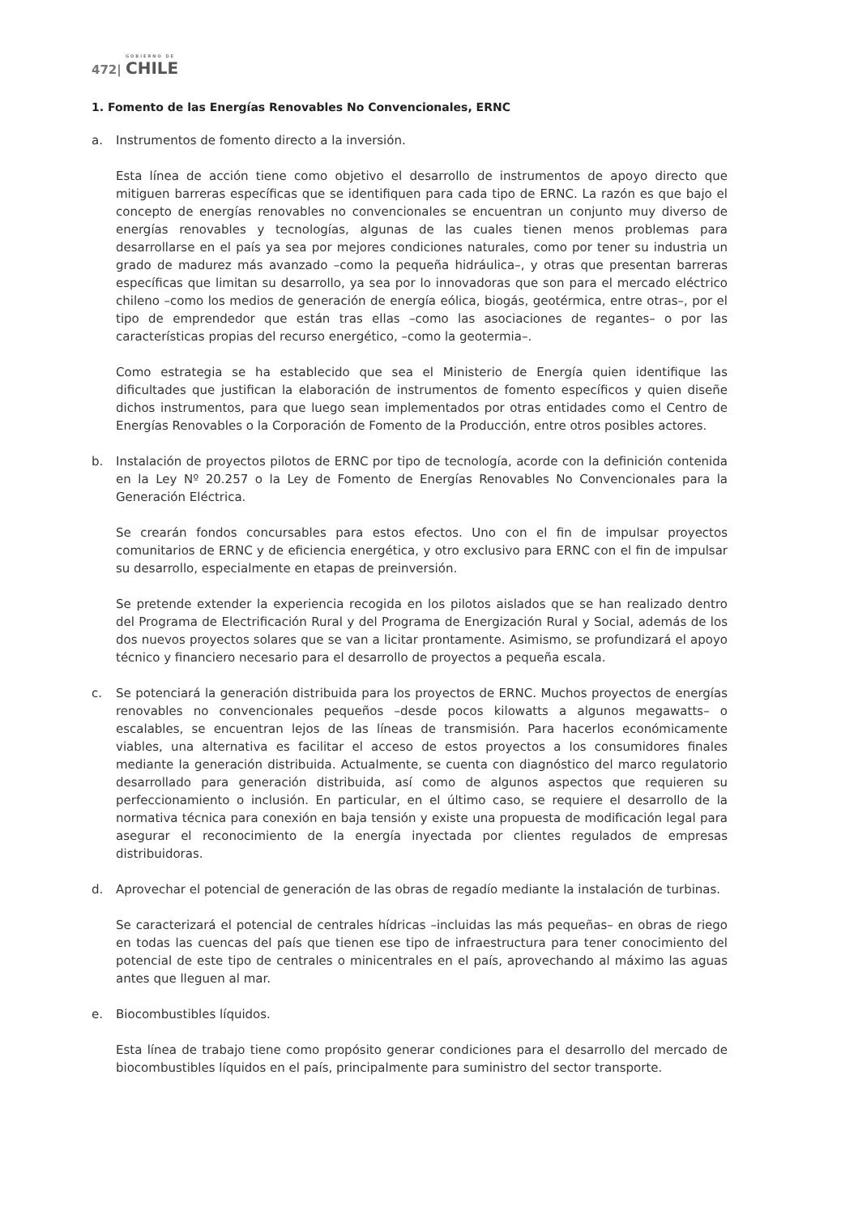GOBIERNO DE
472| CHILE
1. Fomento de las Energías Renovables No Convencionales, ERNC
a. Instrumentos de fomento directo a la inversión.
Esta línea de acción tiene como objetivo el desarrollo de instrumentos de apoyo directo que mitiguen barreras específicas que se identifiquen para cada tipo de ERNC. La razón es que bajo el concepto de energías renovables no convencionales se encuentran un conjunto muy diverso de energías renovables y tecnologías, algunas de las cuales tienen menos problemas para desarrollarse en el país ya sea por mejores condiciones naturales, como por tener su industria un grado de madurez más avanzado –como la pequeña hidráulica–, y otras que presentan barreras específicas que limitan su desarrollo, ya sea por lo innovadoras que son para el mercado eléctrico chileno –como los medios de generación de energía eólica, biogás, geotérmica, entre otras–, por el tipo de emprendedor que están tras ellas –como las asociaciones de regantes– o por las características propias del recurso energético, –como la geotermia–.
Como estrategia se ha establecido que sea el Ministerio de Energía quien identifique las dificultades que justifican la elaboración de instrumentos de fomento específicos y quien diseñe dichos instrumentos, para que luego sean implementados por otras entidades como el Centro de Energías Renovables o la Corporación de Fomento de la Producción, entre otros posibles actores.
b. Instalación de proyectos pilotos de ERNC por tipo de tecnología, acorde con la definición contenida en la Ley Nº 20.257 o la Ley de Fomento de Energías Renovables No Convencionales para la Generación Eléctrica.
Se crearán fondos concursables para estos efectos. Uno con el fin de impulsar proyectos comunitarios de ERNC y de eficiencia energética, y otro exclusivo para ERNC con el fin de impulsar su desarrollo, especialmente en etapas de preinversión.
Se pretende extender la experiencia recogida en los pilotos aislados que se han realizado dentro del Programa de Electrificación Rural y del Programa de Energización Rural y Social, además de los dos nuevos proyectos solares que se van a licitar prontamente. Asimismo, se profundizará el apoyo técnico y financiero necesario para el desarrollo de proyectos a pequeña escala.
c. Se potenciará la generación distribuida para los proyectos de ERNC. Muchos proyectos de energías renovables no convencionales pequeños –desde pocos kilowatts a algunos megawatts– o escalables, se encuentran lejos de las líneas de transmisión. Para hacerlos económicamente viables, una alternativa es facilitar el acceso de estos proyectos a los consumidores finales mediante la generación distribuida. Actualmente, se cuenta con diagnóstico del marco regulatorio desarrollado para generación distribuida, así como de algunos aspectos que requieren su perfeccionamiento o inclusión. En particular, en el último caso, se requiere el desarrollo de la normativa técnica para conexión en baja tensión y existe una propuesta de modificación legal para asegurar el reconocimiento de la energía inyectada por clientes regulados de empresas distribuidoras.
d. Aprovechar el potencial de generación de las obras de regadío mediante la instalación de turbinas.
Se caracterizará el potencial de centrales hídricas –incluidas las más pequeñas– en obras de riego en todas las cuencas del país que tienen ese tipo de infraestructura para tener conocimiento del potencial de este tipo de centrales o minicentrales en el país, aprovechando al máximo las aguas antes que lleguen al mar.
e. Biocombustibles líquidos.
Esta línea de trabajo tiene como propósito generar condiciones para el desarrollo del mercado de biocombustibles líquidos en el país, principalmente para suministro del sector transporte.